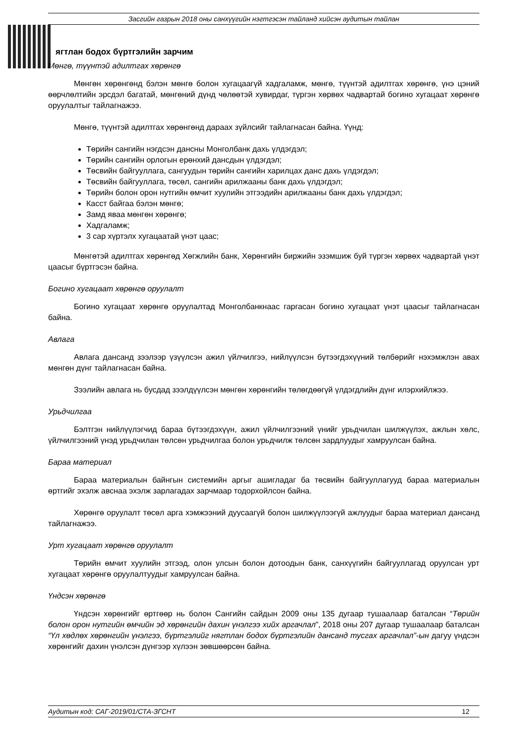Засгийн газрын 2018 оны санхүүгийн нэгтгэсэн тайланд хийсэн аудитын тайлан
ягтлан бодох бүртгэлийн зарчим
Мөнгө, түүнтэй адилтгах хөрөнгө
Мөнгөн хөрөнгөнд бэлэн мөнгө болон хугацаагүй хадгаламж, мөнгө, түүнтэй адилтгах хөрөнгө, үнэ цэний өөрчлөлтийн эрсдэл багатай, мөнгөний дүнд чөлөөтэй хувирдаг, түргэн хөрвөх чадвартай богино хугацаат хөрөнгө оруулалтыг тайлагнажээ.
Мөнгө, түүнтэй адилтгах хөрөнгөнд дараах зүйлсийг тайлагнасан байна. Үүнд:
Төрийн сангийн нэгдсэн дансны Монголбанк дахь үлдэгдэл;
Төрийн сангийн орлогын ерөнхий дансдын үлдэгдэл;
Төсвийн байгууллага, сангуудын төрийн сангийн харилцах данс дахь үлдэгдэл;
Төсвийн байгууллага, төсөл, сангийн арилжааны банк дахь үлдэгдэл;
Төрийн болон орон нутгийн өмчит хуулийн этгээдийн арилжааны банк дахь үлдэгдэл;
Касст байгаа бэлэн мөнгө;
Замд яваа мөнгөн хөрөнгө;
Хадгаламж;
3 сар хүртэлх хугацаатай үнэт цаас;
Мөнгөтэй адилтгах хөрөнгөд Хөгжлийн банк, Хөрөнгийн биржийн эзэмшиж буй түргэн хөрвөх чадвартай үнэт цаасыг бүртгэсэн байна.
Богино хугацаат хөрөнгө оруулалт
Богино хугацаат хөрөнгө оруулалтад Монголбанкнаас гаргасан богино хугацаат үнэт цаасыг тайлагнасан байна.
Авлага
Авлага дансанд зээлээр үзүүлсэн ажил үйлчилгээ, нийлүүлсэн бүтээгдэхүүний төлбөрийг нэхэмжлэн авах мөнгөн дүнг тайлагнасан байна.
Зээлийн авлага нь бусдад зээлдүүлсэн мөнгөн хөрөнгийн төлөгдөөгүй үлдэгдлийн дүнг илэрхийлжээ.
Урьдчилгаа
Бэлтгэн нийлүүлэгчид бараа бүтээгдэхүүн, ажил үйлчилгээний үнийг урьдчилан шилжүүлэх, ажлын хөлс, үйлчилгээний үнэд урьдчилан төлсөн урьдчилгаа болон урьдчилж төлсөн зардлуудыг хамруулсан байна.
Бараа материал
Бараа материалын байнгын системийн аргыг ашигладаг ба төсвийн байгууллагууд бараа материалын өртгийг эхэлж авснаа эхэлж зарлагадах зарчмаар тодорхойлсон байна.
Хөрөнгө оруулалт төсөл арга хэмжээний дуусаагүй болон шилжүүлээгүй ажлуудыг бараа материал дансанд тайлагнажээ.
Урт хугацаат хөрөнгө оруулалт
Төрийн өмчит хуулийн этгээд, олон улсын болон дотоодын банк, санхүүгийн байгууллагад оруулсан урт хугацаат хөрөнгө оруулалтуудыг хамруулсан байна.
Үндсэн хөрөнгө
Үндсэн хөрөнгийг өртгөөр нь болон Сангийн сайдын 2009 оны 135 дугаар тушаалаар баталсан “Төрийн болон орон нутгийн өмчийн эд хөрөнгийн дахин үнэлгээ хийх аргачлал”, 2018 оны 207 дугаар тушаалаар баталсан “Үл хөдлөх хөрөнгийн үнэлгээ, бүртгэлийг нягтлан бодох бүртгэлийн дансанд тусгах аргачлал”-ын дагуу үндсэн хөрөнгийг дахин үнэлсэн дүнгээр хүлээн зөвшөөрсөн байна.
Аудитын код: САГ-2019/01/СТА-ЗГСНТ 12